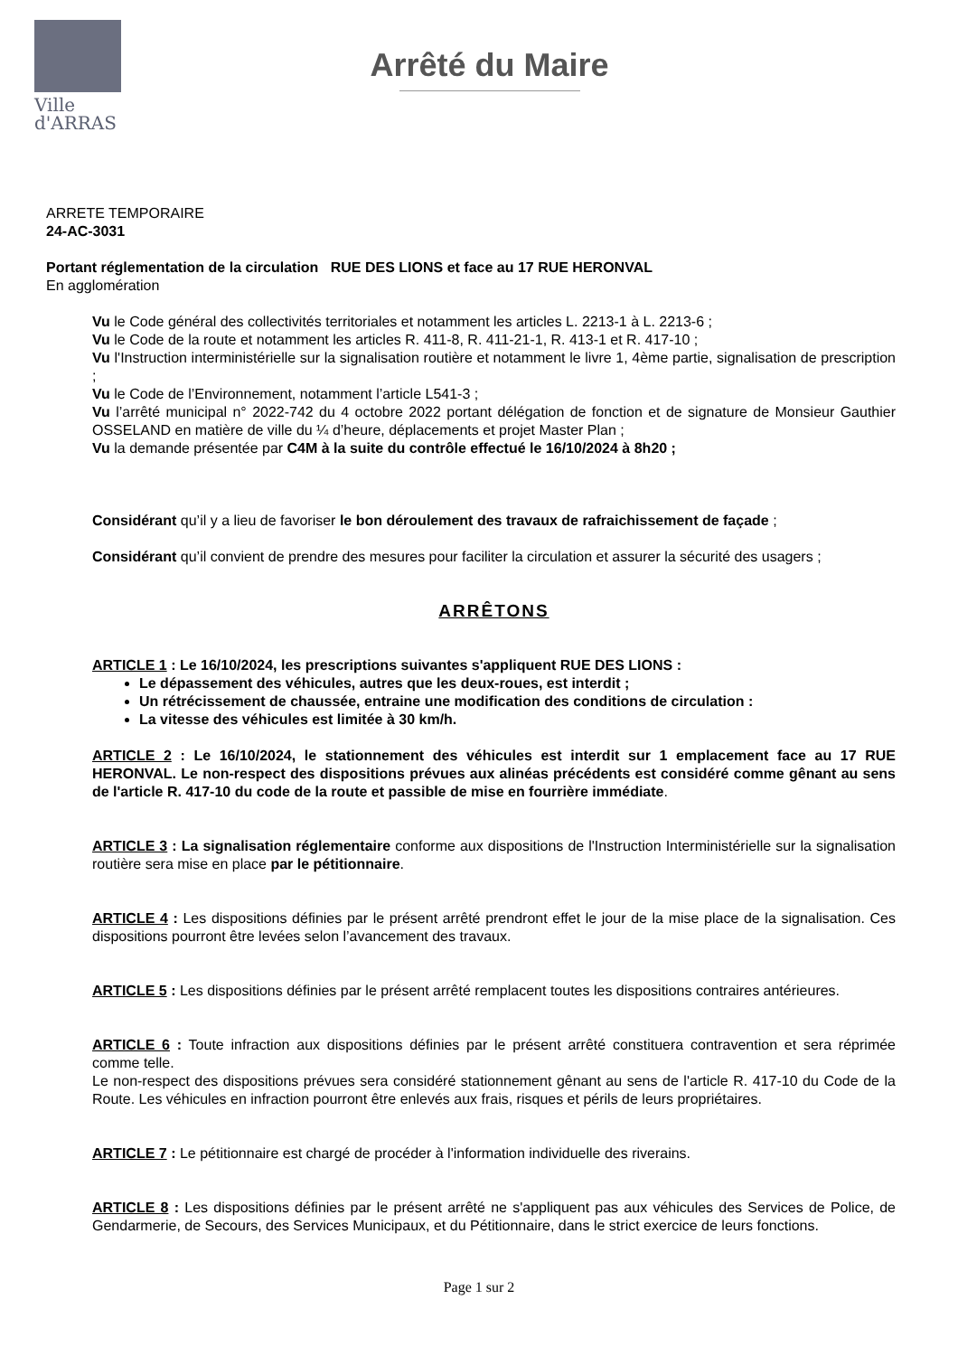Ville
d'ARRAS
Arrêté du Maire
ARRETE TEMPORAIRE
24-AC-3031
Portant réglementation de la circulation RUE DES LIONS et face au 17 RUE HERONVAL
En agglomération
Vu le Code général des collectivités territoriales et notamment les articles L. 2213-1 à L. 2213-6 ;
Vu le Code de la route et notamment les articles R. 411-8, R. 411-21-1, R. 413-1 et R. 417-10 ;
Vu l'Instruction interministérielle sur la signalisation routière et notamment le livre 1, 4ème partie, signalisation de prescription ;
Vu le Code de l’Environnement, notamment l’article L541-3 ;
Vu l’arrêté municipal n° 2022-742 du 4 octobre 2022 portant délégation de fonction et de signature de Monsieur Gauthier OSSELAND en matière de ville du ¼ d’heure, déplacements et projet Master Plan ;
Vu la demande présentée par C4M à la suite du contrôle effectué le 16/10/2024 à 8h20 ;
Considérant qu’il y a lieu de favoriser le bon déroulement des travaux de rafraichissement de façade ;
Considérant qu’il convient de prendre des mesures pour faciliter la circulation et assurer la sécurité des usagers ;
ARRÊTONS
ARTICLE 1 : Le 16/10/2024, les prescriptions suivantes s'appliquent RUE DES LIONS :
Le dépassement des véhicules, autres que les deux-roues, est interdit ;
Un rétrécissement de chaussée, entraine une modification des conditions de circulation :
La vitesse des véhicules est limitée à 30 km/h.
ARTICLE 2 : Le 16/10/2024, le stationnement des véhicules est interdit sur 1 emplacement face au 17 RUE HERONVAL. Le non-respect des dispositions prévues aux alinéas précédents est considéré comme gênant au sens de l'article R. 417-10 du code de la route et passible de mise en fourrière immédiate.
ARTICLE 3 : La signalisation réglementaire conforme aux dispositions de l'Instruction Interministérielle sur la signalisation routière sera mise en place par le pétitionnaire.
ARTICLE 4 : Les dispositions définies par le présent arrêté prendront effet le jour de la mise place de la signalisation. Ces dispositions pourront être levées selon l’avancement des travaux.
ARTICLE 5 : Les dispositions définies par le présent arrêté remplacent toutes les dispositions contraires antérieures.
ARTICLE 6 : Toute infraction aux dispositions définies par le présent arrêté constituera contravention et sera réprimée comme telle.
Le non-respect des dispositions prévues sera considéré stationnement gênant au sens de l'article R. 417-10 du Code de la Route. Les véhicules en infraction pourront être enlevés aux frais, risques et périls de leurs propriétaires.
ARTICLE 7 : Le pétitionnaire est chargé de procéder à l'information individuelle des riverains.
ARTICLE 8 : Les dispositions définies par le présent arrêté ne s'appliquent pas aux véhicules des Services de Police, de Gendarmerie, de Secours, des Services Municipaux, et du Pétitionnaire, dans le strict exercice de leurs fonctions.
Page 1 sur 2